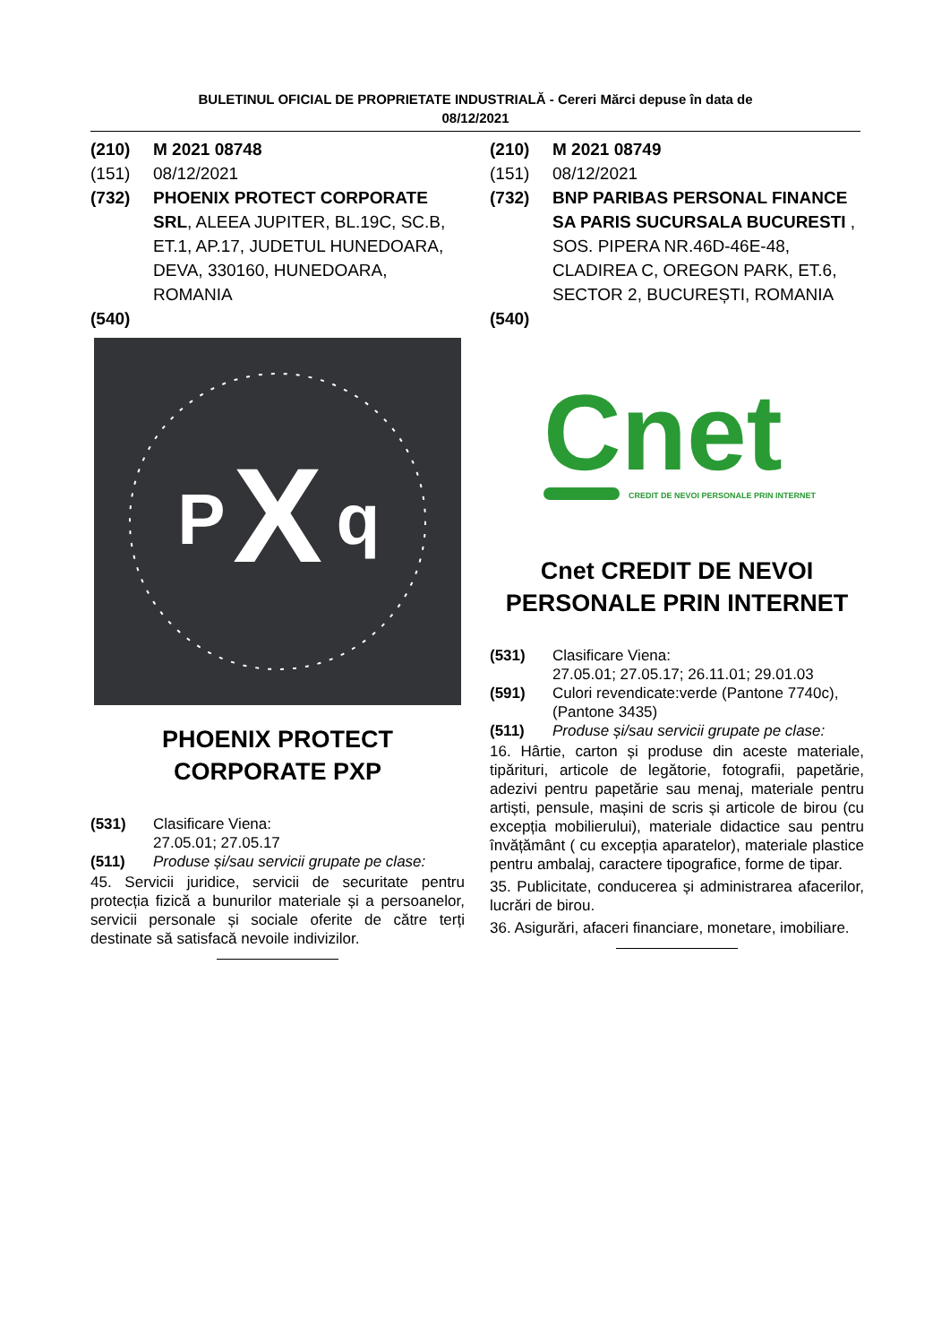BULETINUL OFICIAL DE PROPRIETATE INDUSTRIALĂ - Cereri Mărci depuse în data de
08/12/2021
(210) M 2021 08748
(151) 08/12/2021
(732) PHOENIX PROTECT CORPORATE SRL, ALEEA JUPITER, BL.19C, SC.B, ET.1, AP.17, JUDETUL HUNEDOARA, DEVA, 330160, HUNEDOARA, ROMANIA
(540)
X
P
q
PHOENIX PROTECT
CORPORATE PXP
(531) Clasificare Viena:
27.05.01; 27.05.17
(511) Produse și/sau servicii grupate pe clase:
45. Servicii juridice, servicii de securitate pentru protecția fizică a bunurilor materiale și a persoanelor, servicii personale și sociale oferite de către terți destinate să satisfacă nevoile indivizilor.
(210) M 2021 08749
(151) 08/12/2021
(732) BNP PARIBAS PERSONAL FINANCE SA PARIS SUCURSALA BUCURESTI , SOS. PIPERA NR.46D-46E-48, CLADIREA C, OREGON PARK, ET.6, SECTOR 2, BUCUREȘTI, ROMANIA
(540)
Cnet
CREDIT DE NEVOI PERSONALE PRIN INTERNET
Cnet CREDIT DE NEVOI PERSONALE PRIN INTERNET
(531) Clasificare Viena:
27.05.01; 27.05.17; 26.11.01; 29.01.03
(591) Culori revendicate:verde (Pantone 7740c), (Pantone 3435)
(511) Produse și/sau servicii grupate pe clase:
16. Hârtie, carton și produse din aceste materiale, tipărituri, articole de legătorie, fotografii, papetărie, adezivi pentru papetărie sau menaj, materiale pentru artiști, pensule, mașini de scris și articole de birou (cu excepția mobilierului), materiale didactice sau pentru învățământ ( cu excepția aparatelor), materiale plastice pentru ambalaj, caractere tipografice, forme de tipar.
35. Publicitate, conducerea și administrarea afacerilor, lucrări de birou.
36. Asigurări, afaceri financiare, monetare, imobiliare.